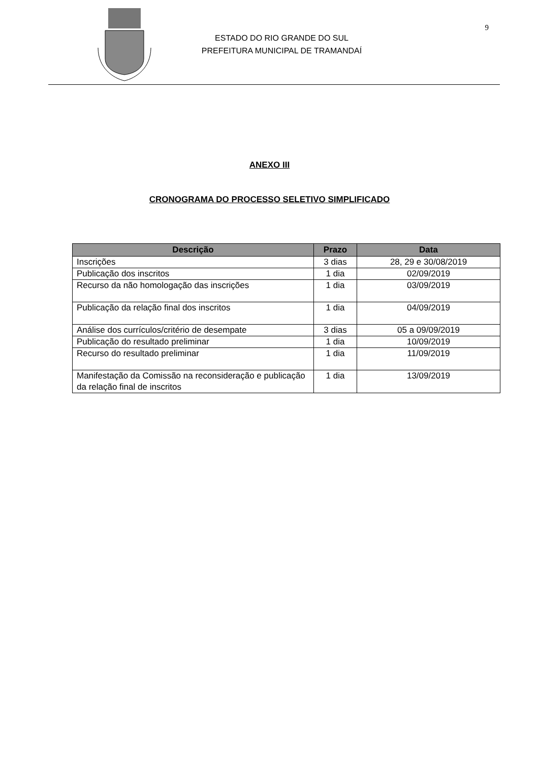ESTADO DO RIO GRANDE DO SUL
PREFEITURA MUNICIPAL DE TRAMANDAÍ
9
ANEXO III
CRONOGRAMA DO PROCESSO SELETIVO SIMPLIFICADO
| Descrição | Prazo | Data |
| --- | --- | --- |
| Inscrições | 3 dias | 28, 29 e 30/08/2019 |
| Publicação dos inscritos | 1 dia | 02/09/2019 |
| Recurso da não homologação das inscrições | 1 dia | 03/09/2019 |
| Publicação da relação final dos inscritos | 1 dia | 04/09/2019 |
| Análise dos currículos/critério de desempate | 3 dias | 05 a 09/09/2019 |
| Publicação do resultado preliminar | 1 dia | 10/09/2019 |
| Recurso do resultado preliminar | 1 dia | 11/09/2019 |
| Manifestação da Comissão na reconsideração e publicação da relação final de inscritos | 1 dia | 13/09/2019 |